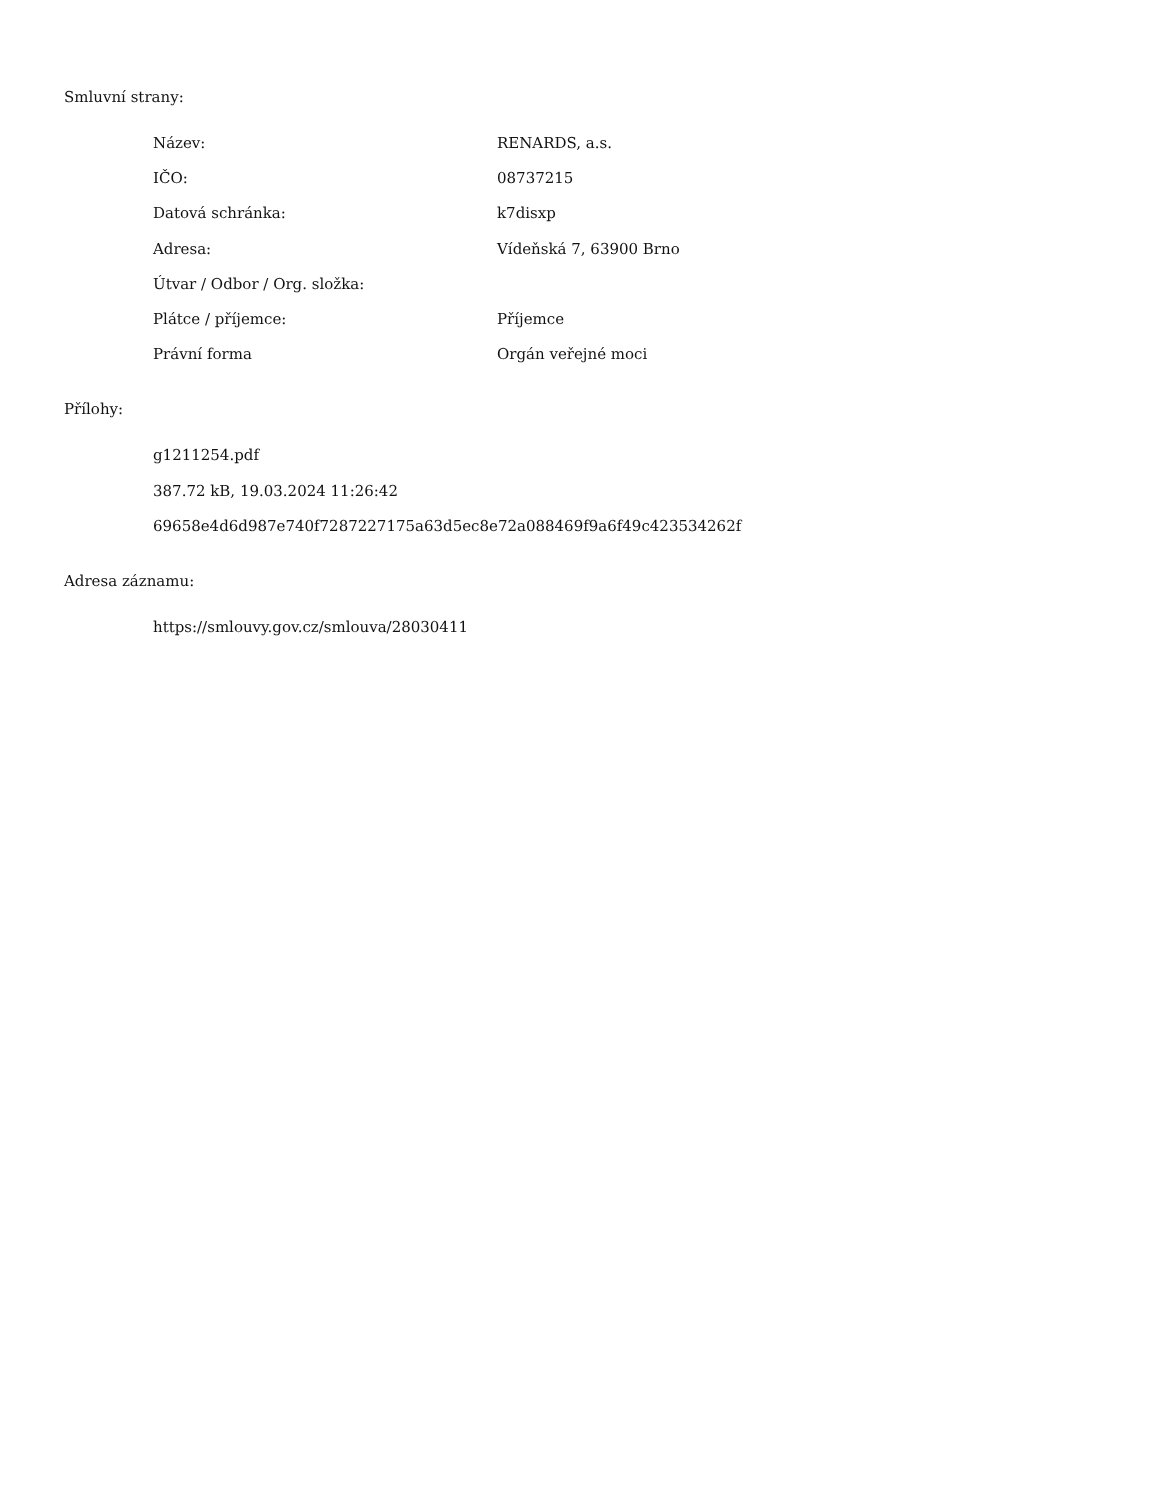Smluvní strany:
| Název: | RENARDS, a.s. |
| IČO: | 08737215 |
| Datová schránka: | k7disxp |
| Adresa: | Vídeňská 7, 63900 Brno |
| Útvar / Odbor / Org. složka: | |
| Plátce / příjemce: | Příjemce |
| Právní forma | Orgán veřejné moci |
Přílohy:
g1211254.pdf
387.72 kB, 19.03.2024 11:26:42
69658e4d6d987e740f7287227175a63d5ec8e72a088469f9a6f49c423534262f
Adresa záznamu:
https://smlouvy.gov.cz/smlouva/28030411